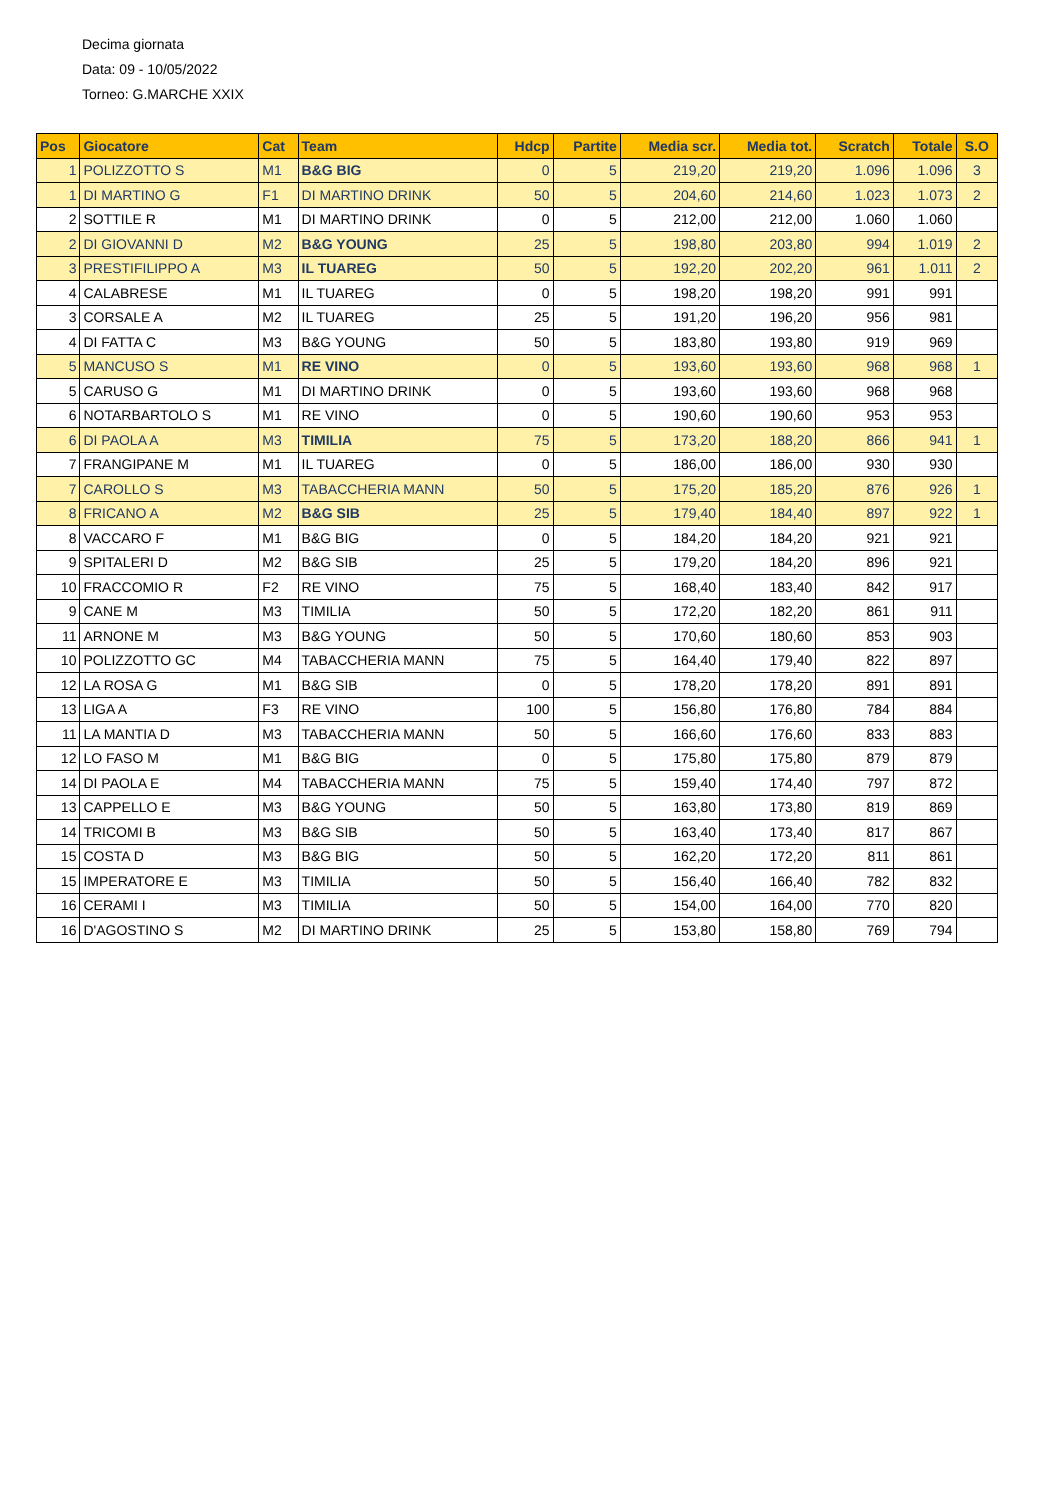Decima giornata
Data: 09 - 10/05/2022
Torneo: G.MARCHE XXIX
| Pos | Giocatore | Cat | Team | Hdcp | Partite | Media scr. | Media tot. | Scratch | Totale | S.O |
| --- | --- | --- | --- | --- | --- | --- | --- | --- | --- | --- |
| 1 | POLIZZOTTO S | M1 | B&G BIG | 0 | 5 | 219,20 | 219,20 | 1.096 | 1.096 | 3 |
| 1 | DI MARTINO G | F1 | DI MARTINO DRINK | 50 | 5 | 204,60 | 214,60 | 1.023 | 1.073 | 2 |
| 2 | SOTTILE R | M1 | DI MARTINO DRINK | 0 | 5 | 212,00 | 212,00 | 1.060 | 1.060 | |
| 2 | DI GIOVANNI D | M2 | B&G YOUNG | 25 | 5 | 198,80 | 203,80 | 994 | 1.019 | 2 |
| 3 | PRESTIFILIPPO A | M3 | IL TUAREG | 50 | 5 | 192,20 | 202,20 | 961 | 1.011 | 2 |
| 4 | CALABRESE | M1 | IL TUAREG | 0 | 5 | 198,20 | 198,20 | 991 | 991 | |
| 3 | CORSALE A | M2 | IL TUAREG | 25 | 5 | 191,20 | 196,20 | 956 | 981 | |
| 4 | DI FATTA C | M3 | B&G YOUNG | 50 | 5 | 183,80 | 193,80 | 919 | 969 | |
| 5 | MANCUSO S | M1 | RE VINO | 0 | 5 | 193,60 | 193,60 | 968 | 968 | 1 |
| 5 | CARUSO G | M1 | DI MARTINO DRINK | 0 | 5 | 193,60 | 193,60 | 968 | 968 | |
| 6 | NOTARBARTOLO S | M1 | RE VINO | 0 | 5 | 190,60 | 190,60 | 953 | 953 | |
| 6 | DI PAOLA A | M3 | TIMILIA | 75 | 5 | 173,20 | 188,20 | 866 | 941 | 1 |
| 7 | FRANGIPANE M | M1 | IL TUAREG | 0 | 5 | 186,00 | 186,00 | 930 | 930 | |
| 7 | CAROLLO S | M3 | TABACCHERIA MANN | 50 | 5 | 175,20 | 185,20 | 876 | 926 | 1 |
| 8 | FRICANO A | M2 | B&G SIB | 25 | 5 | 179,40 | 184,40 | 897 | 922 | 1 |
| 8 | VACCARO F | M1 | B&G BIG | 0 | 5 | 184,20 | 184,20 | 921 | 921 | |
| 9 | SPITALERI D | M2 | B&G SIB | 25 | 5 | 179,20 | 184,20 | 896 | 921 | |
| 10 | FRACCOMIO R | F2 | RE VINO | 75 | 5 | 168,40 | 183,40 | 842 | 917 | |
| 9 | CANE M | M3 | TIMILIA | 50 | 5 | 172,20 | 182,20 | 861 | 911 | |
| 11 | ARNONE M | M3 | B&G YOUNG | 50 | 5 | 170,60 | 180,60 | 853 | 903 | |
| 10 | POLIZZOTTO GC | M4 | TABACCHERIA MANN | 75 | 5 | 164,40 | 179,40 | 822 | 897 | |
| 12 | LA ROSA G | M1 | B&G SIB | 0 | 5 | 178,20 | 178,20 | 891 | 891 | |
| 13 | LIGA A | F3 | RE VINO | 100 | 5 | 156,80 | 176,80 | 784 | 884 | |
| 11 | LA MANTIA D | M3 | TABACCHERIA MANN | 50 | 5 | 166,60 | 176,60 | 833 | 883 | |
| 12 | LO FASO M | M1 | B&G BIG | 0 | 5 | 175,80 | 175,80 | 879 | 879 | |
| 14 | DI PAOLA E | M4 | TABACCHERIA MANN | 75 | 5 | 159,40 | 174,40 | 797 | 872 | |
| 13 | CAPPELLO E | M3 | B&G YOUNG | 50 | 5 | 163,80 | 173,80 | 819 | 869 | |
| 14 | TRICOMI B | M3 | B&G SIB | 50 | 5 | 163,40 | 173,40 | 817 | 867 | |
| 15 | COSTA D | M3 | B&G BIG | 50 | 5 | 162,20 | 172,20 | 811 | 861 | |
| 15 | IMPERATORE E | M3 | TIMILIA | 50 | 5 | 156,40 | 166,40 | 782 | 832 | |
| 16 | CERAMI I | M3 | TIMILIA | 50 | 5 | 154,00 | 164,00 | 770 | 820 | |
| 16 | D'AGOSTINO S | M2 | DI MARTINO DRINK | 25 | 5 | 153,80 | 158,80 | 769 | 794 | |